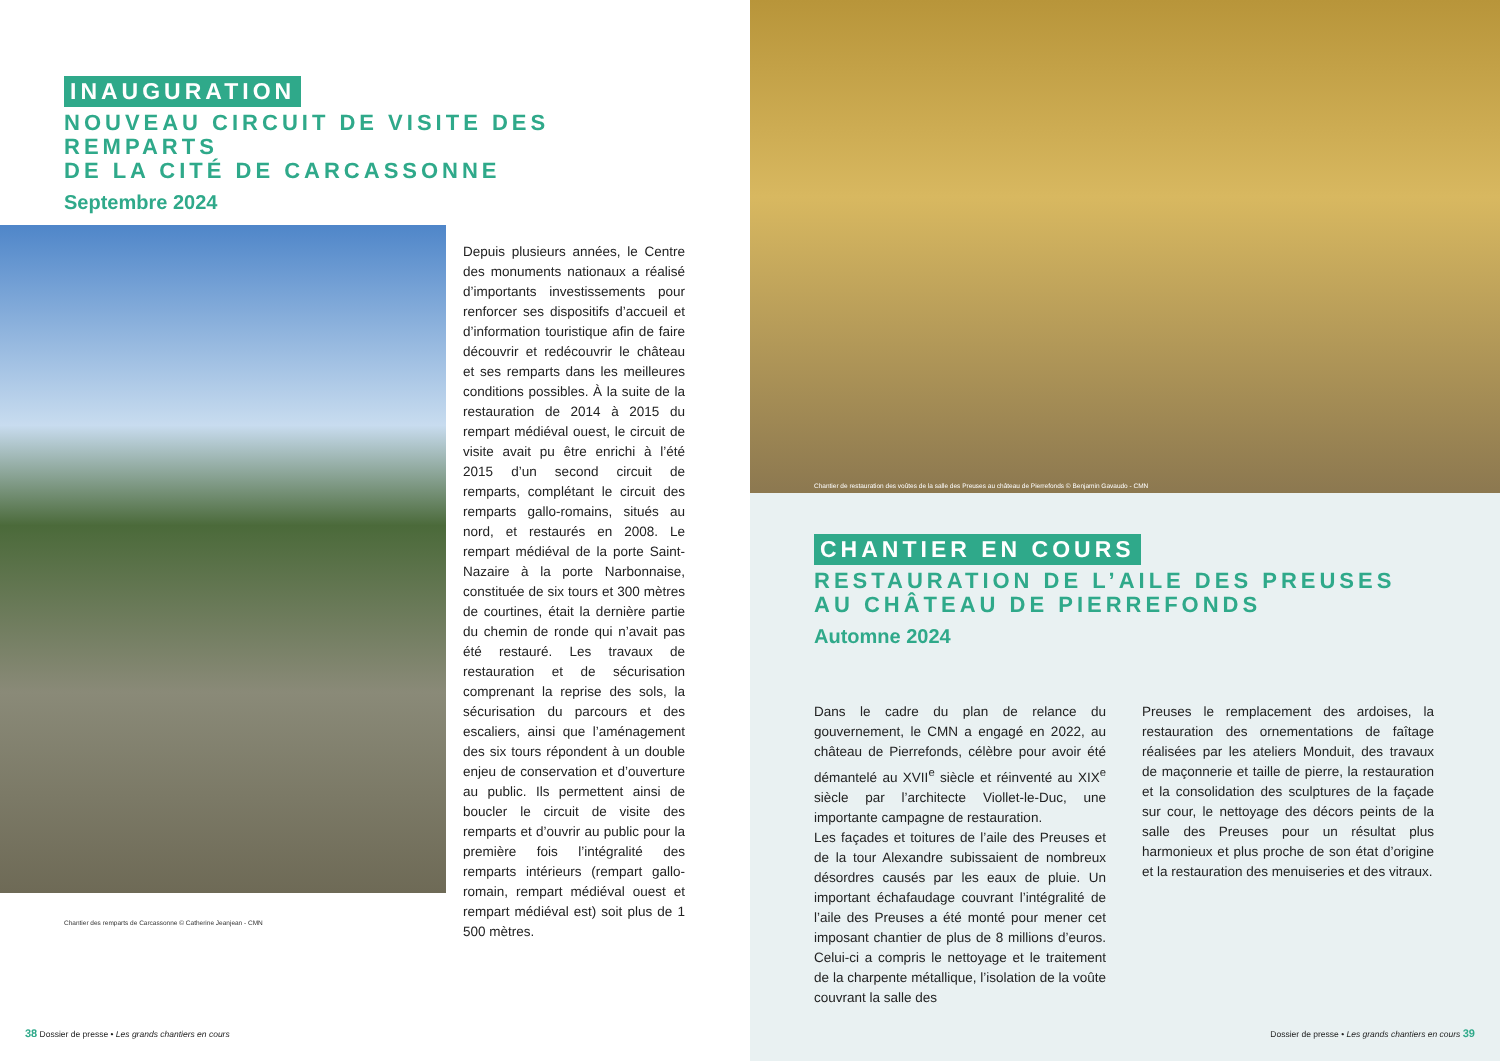INAUGURATION
NOUVEAU CIRCUIT DE VISITE DES REMPARTS
DE LA CITÉ DE CARCASSONNE
Septembre 2024
Depuis plusieurs années, le Centre des monuments nationaux a réalisé d’importants investissements pour renforcer ses dispositifs d’accueil et d’information touristique afin de faire découvrir et redécouvrir le château et ses remparts dans les meilleures conditions possibles. À la suite de la restauration de 2014 à 2015 du rempart médiéval ouest, le circuit de visite avait pu être enrichi à l’été 2015 d’un second circuit de remparts, complétant le circuit des remparts gallo-romains, situés au nord, et restaurés en 2008. Le rempart médiéval de la porte Saint-Nazaire à la porte Narbonnaise, constituée de six tours et 300 mètres de courtines, était la dernière partie du chemin de ronde qui n’avait pas été restauré. Les travaux de restauration et de sécurisation comprenant la reprise des sols, la sécurisation du parcours et des escaliers, ainsi que l’aménagement des six tours répondent à un double enjeu de conservation et d’ouverture au public. Ils permettent ainsi de boucler le circuit de visite des remparts et d’ouvrir au public pour la première fois l’intégralité des remparts intérieurs (rempart gallo-romain, rempart médiéval ouest et rempart médiéval est) soit plus de 1 500 mètres.
Chantier des remparts de Carcassonne © Catherine Jeanjean - CMN
38 Dossier de presse • Les grands chantiers en cours
Chantier de restauration des voûtes de la salle des Preuses au château de Pierrefonds © Benjamin Gavaudo - CMN
CHANTIER EN COURS
RESTAURATION DE L’AILE DES PREUSES
AU CHÂTEAU DE PIERREFONDS
Automne 2024
Dans le cadre du plan de relance du gouvernement, le CMN a engagé en 2022, au château de Pierrefonds, célèbre pour avoir été démantelé au XVII<sup>e</sup> siècle et réinventé au XIX<sup>e</sup> siècle par l’architecte Viollet-le-Duc, une importante campagne de restauration.
Les façades et toitures de l’aile des Preuses et de la tour Alexandre subissaient de nombreux désordres causés par les eaux de pluie. Un important échafaudage couvrant l’intégralité de l’aile des Preuses a été monté pour mener cet imposant chantier de plus de 8 millions d’euros. Celui-ci a compris le nettoyage et le traitement de la charpente métallique, l’isolation de la voûte couvrant la salle des
Preuses le remplacement des ardoises, la restauration des ornementations de faîtage réalisées par les ateliers Monduit, des travaux de maçonnerie et taille de pierre, la restauration et la consolidation des sculptures de la façade sur cour, le nettoyage des décors peints de la salle des Preuses pour un résultat plus harmonieux et plus proche de son état d’origine et la restauration des menuiseries et des vitraux.
Dossier de presse • Les grands chantiers en cours 39